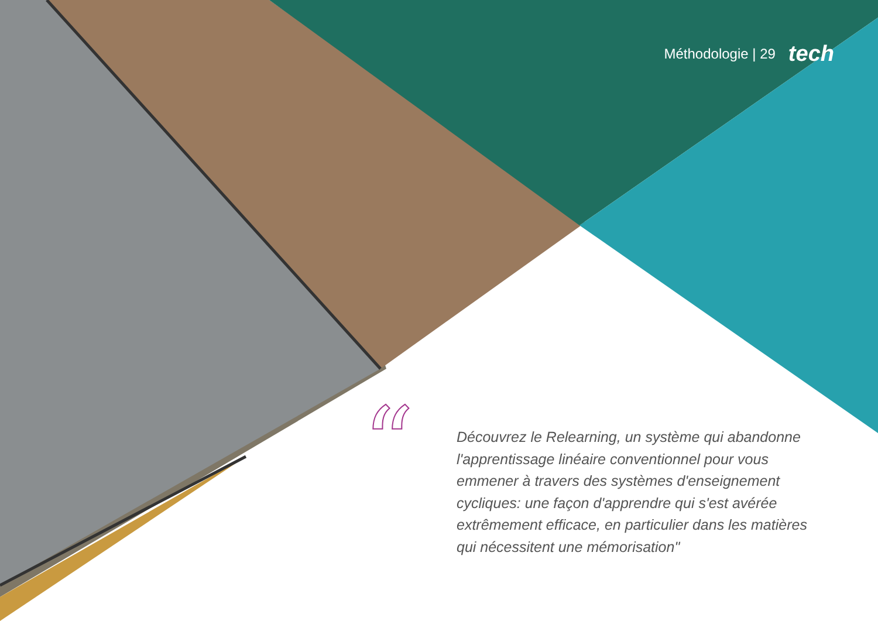Méthodologie | 29 tech
“
Découvrez le Relearning, un système qui abandonne l'apprentissage linéaire conventionnel pour vous emmener à travers des systèmes d'enseignement cycliques: une façon d'apprendre qui s'est avérée extrêmement efficace, en particulier dans les matières qui nécessitent une mémorisation"